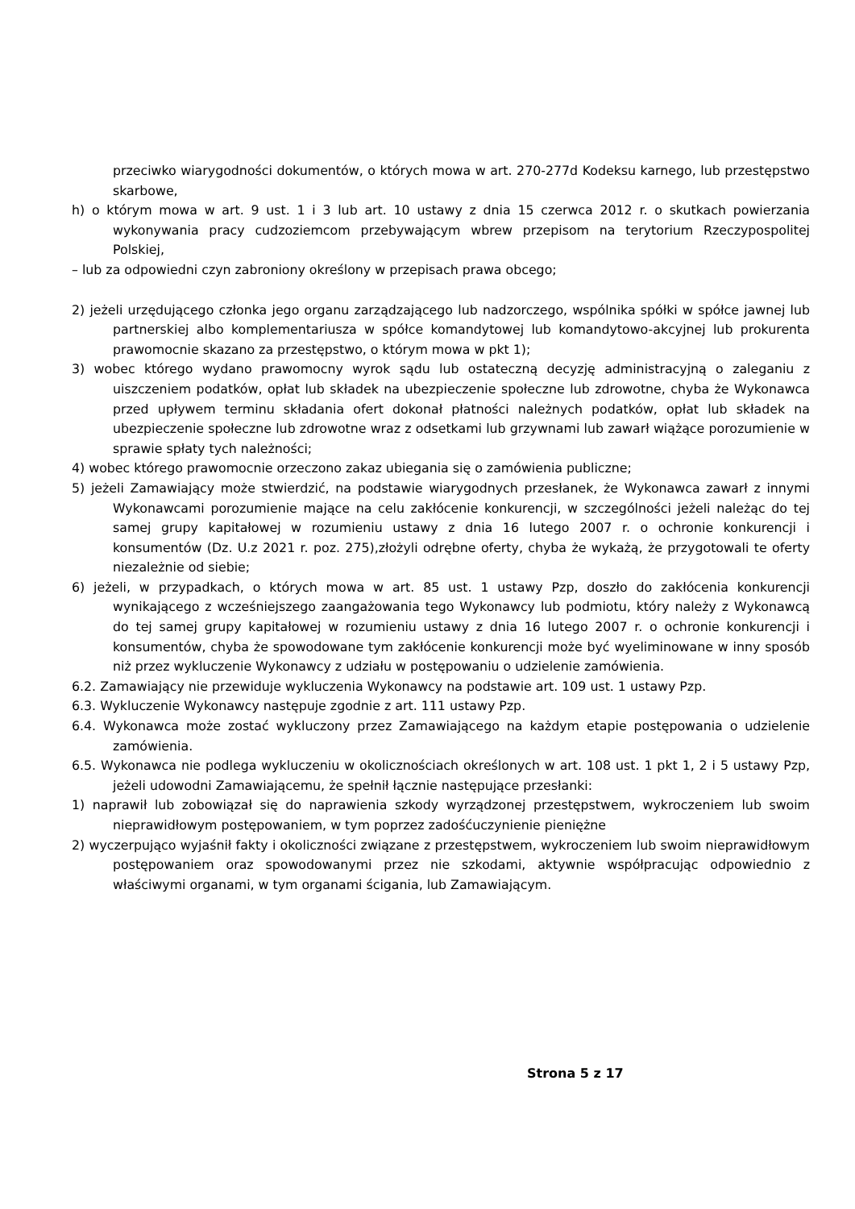przeciwko wiarygodności dokumentów, o których mowa w art. 270-277d Kodeksu karnego, lub przestępstwo skarbowe,
h) o którym mowa w art. 9 ust. 1 i 3 lub art. 10 ustawy z dnia 15 czerwca 2012 r. o skutkach powierzania wykonywania pracy cudzoziemcom przebywającym wbrew przepisom na terytorium Rzeczypospolitej Polskiej,
– lub za odpowiedni czyn zabroniony określony w przepisach prawa obcego;
2) jeżeli urzędującego członka jego organu zarządzającego lub nadzorczego, wspólnika spółki w spółce jawnej lub partnerskiej albo komplementariusza w spółce komandytowej lub komandytowo-akcyjnej lub prokurenta prawomocnie skazano za przestępstwo, o którym mowa w pkt 1);
3) wobec którego wydano prawomocny wyrok sądu lub ostateczną decyzję administracyjną o zaleganiu z uiszczeniem podatków, opłat lub składek na ubezpieczenie społeczne lub zdrowotne, chyba że Wykonawca przed upływem terminu składania ofert dokonał płatności należnych podatków, opłat lub składek na ubezpieczenie społeczne lub zdrowotne wraz z odsetkami lub grzywnami lub zawarł wiążące porozumienie w sprawie spłaty tych należności;
4) wobec którego prawomocnie orzeczono zakaz ubiegania się o zamówienia publiczne;
5) jeżeli Zamawiający może stwierdzić, na podstawie wiarygodnych przesłanek, że Wykonawca zawarł z innymi Wykonawcami porozumienie mające na celu zakłócenie konkurencji, w szczególności jeżeli należąc do tej samej grupy kapitałowej w rozumieniu ustawy z dnia 16 lutego 2007 r. o ochronie konkurencji i konsumentów (Dz. U.z 2021 r. poz. 275),złożyli odrębne oferty, chyba że wykażą, że przygotowali te oferty niezależnie od siebie;
6) jeżeli, w przypadkach, o których mowa w art. 85 ust. 1 ustawy Pzp, doszło do zakłócenia konkurencji wynikającego z wcześniejszego zaangażowania tego Wykonawcy lub podmiotu, który należy z Wykonawcą do tej samej grupy kapitałowej w rozumieniu ustawy z dnia 16 lutego 2007 r. o ochronie konkurencji i konsumentów, chyba że spowodowane tym zakłócenie konkurencji może być wyeliminowane w inny sposób niż przez wykluczenie Wykonawcy z udziału w postępowaniu o udzielenie zamówienia.
6.2. Zamawiający nie przewiduje wykluczenia Wykonawcy na podstawie art. 109 ust. 1 ustawy Pzp.
6.3. Wykluczenie Wykonawcy następuje zgodnie z art. 111 ustawy Pzp.
6.4. Wykonawca może zostać wykluczony przez Zamawiającego na każdym etapie postępowania o udzielenie zamówienia.
6.5. Wykonawca nie podlega wykluczeniu w okolicznościach określonych w art. 108 ust. 1 pkt 1, 2 i 5 ustawy Pzp, jeżeli udowodni Zamawiającemu, że spełnił łącznie następujące przesłanki:
1) naprawił lub zobowiązał się do naprawienia szkody wyrządzonej przestępstwem, wykroczeniem lub swoim nieprawidłowym postępowaniem, w tym poprzez zadośćuczynienie pieniężne
2) wyczerpująco wyjaśnił fakty i okoliczności związane z przestępstwem, wykroczeniem lub swoim nieprawidłowym postępowaniem oraz spowodowanymi przez nie szkodami, aktywnie współpracując odpowiednio z właściwymi organami, w tym organami ścigania, lub Zamawiającym.
Strona 5 z 17